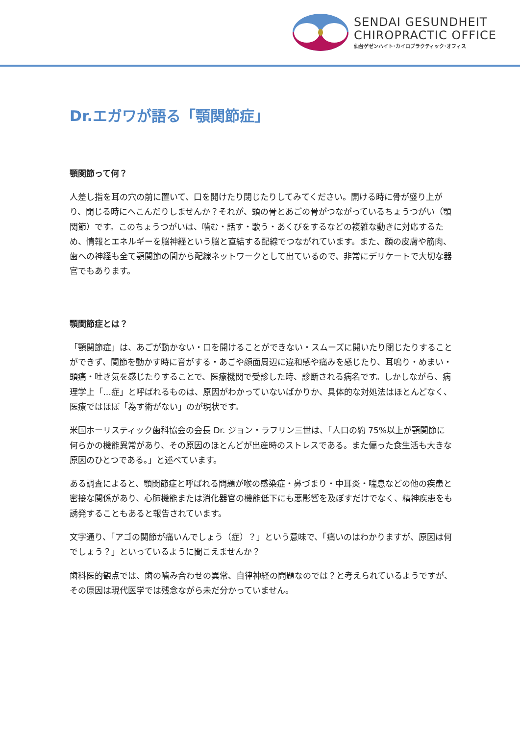SENDAI GESUNDHEIT
CHIROPRACTIC OFFICE
仙台ゲゼンハイト･カイロプラクティック･オフィス
Dr.エガワが語る「顎関節症」
顎関節って何？
人差し指を耳の穴の前に置いて、口を開けたり閉じたりしてみてください。開ける時に骨が盛り上がり、閉じる時にへこんだりしませんか？それが、頭の骨とあごの骨がつながっているちょうつがい（顎関節）です。このちょうつがいは、噛む・話す・歌う・あくびをするなどの複雑な動きに対応するため、情報とエネルギーを脳神経という脳と直結する配線でつながれています。また、顔の皮膚や筋肉、歯への神経も全て顎関節の間から配線ネットワークとして出ているので、非常にデリケートで大切な器官でもあります。
顎関節症とは？
「顎関節症」は、あごが動かない・口を開けることができない・スムーズに開いたり閉じたりすることができず、関節を動かす時に音がする・あごや顔面周辺に違和感や痛みを感じたり、耳鳴り・めまい・頭痛・吐き気を感じたりすることで、医療機関で受診した時、診断される病名です。しかしながら、病理学上「…症」と呼ばれるものは、原因がわかっていないばかりか、具体的な対処法はほとんどなく、医療ではほぼ「為す術がない」のが現状です。
米国ホーリスティック歯科協会の会長 Dr. ジョン・ラフリン三世は、「人口の約 75%以上が顎関節に何らかの機能異常があり、その原因のほとんどが出産時のストレスである。また偏った食生活も大きな原因のひとつである。」と述べています。
ある調査によると、顎関節症と呼ばれる問題が喉の感染症・鼻づまり・中耳炎・喘息などの他の疾患と密接な関係があり、心肺機能または消化器官の機能低下にも悪影響を及ぼすだけでなく、精神疾患をも誘発することもあると報告されています。
文字通り、「アゴの関節が痛いんでしょう（症）？」という意味で、「痛いのはわかりますが、原因は何でしょう？」といっているように聞こえませんか？
歯科医的観点では、歯の噛み合わせの異常、自律神経の問題なのでは？と考えられているようですが、その原因は現代医学では残念ながら未だ分かっていません。